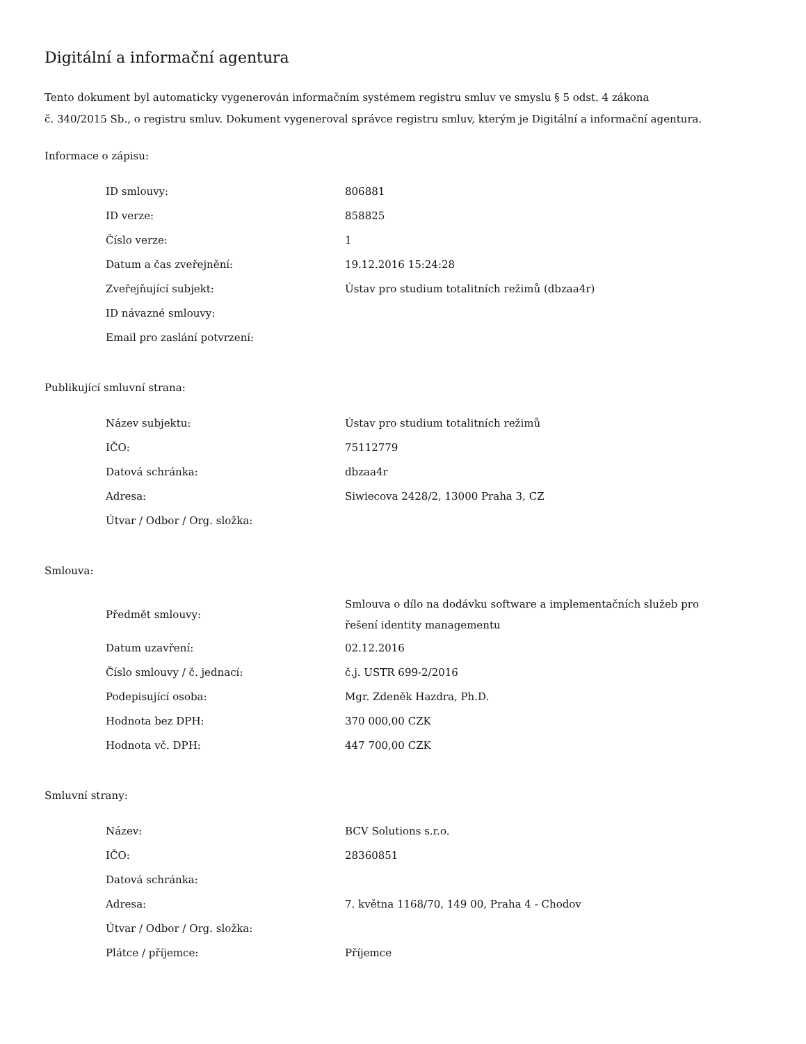Digitální a informační agentura
Tento dokument byl automaticky vygenerován informačním systémem registru smluv ve smyslu § 5 odst. 4 zákona
č. 340/2015 Sb., o registru smluv. Dokument vygeneroval správce registru smluv, kterým je Digitální a informační agentura.
Informace o zápisu:
| ID smlouvy: | 806881 |
| ID verze: | 858825 |
| Číslo verze: | 1 |
| Datum a čas zveřejnění: | 19.12.2016 15:24:28 |
| Zveřejňující subjekt: | Ústav pro studium totalitních režimů (dbzaa4r) |
| ID návazné smlouvy: | |
| Email pro zaslání potvrzení: | |
Publikující smluvní strana:
| Název subjektu: | Ústav pro studium totalitních režimů |
| IČO: | 75112779 |
| Datová schránka: | dbzaa4r |
| Adresa: | Siwiecova 2428/2, 13000 Praha 3, CZ |
| Útvar / Odbor / Org. složka: | |
Smlouva:
| Předmět smlouvy: | Smlouva o dílo na dodávku software a implementačních služeb pro řešení identity managementu |
| Datum uzavření: | 02.12.2016 |
| Číslo smlouvy / č. jednací: | č.j. USTR 699-2/2016 |
| Podepisující osoba: | Mgr. Zdeněk Hazdra, Ph.D. |
| Hodnota bez DPH: | 370 000,00 CZK |
| Hodnota vč. DPH: | 447 700,00 CZK |
Smluvní strany:
| Název: | BCV Solutions s.r.o. |
| IČO: | 28360851 |
| Datová schránka: | |
| Adresa: | 7. května 1168/70, 149 00, Praha 4 - Chodov |
| Útvar / Odbor / Org. složka: | |
| Plátce / příjemce: | Příjemce |